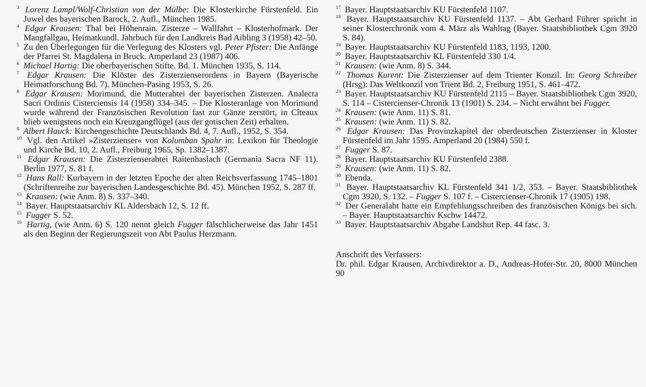<sup>3</sup> Lorenz Lampl/Wolf-Christian von der Mülbe: Die Klosterkirche Fürstenfeld. Ein Juwel des bayerischen Barock, 2. Aufl., München 1985.
<sup>4</sup> Edgar Krausen: Thal bei Höhenrain. Zisterze – Wallfahrt – Klosterhofmark. Der Mangfallgau, Heimatkundl. Jahrbuch für den Landkreis Bad Aibling 3 (1958) 42–50.
<sup>5</sup> Zu den Überlegungen für die Verlegung des Klosters vgl. Peter Pfister: Die Anfänge der Pfarrei St. Magdalena in Bruck. Amperland 23 (1987) 406.
<sup>6</sup> Michael Hartig: Die oberbayerischen Stifte. Bd. 1. München 1935, S. 114.
<sup>7</sup> Edgar Krausen: Die Klöster des Zisterzienserordens in Bayern (Bayerische Heimatforschung Bd. 7). München-Pasing 1953, S. 26.
<sup>8</sup> Edgar Krausen: Morimund, die Mutterabtei der bayerischen Zisterzen. Analecta Sacri Ordinis Cisterciensis 14 (1958) 334–345. – Die Klosteranlage von Morimund wurde während der Französischen Revolution fast zur Gänze zerstört, in Cîteaux blieb wenigstens noch ein Kreuzgangflügel (aus der gotischen Zeit) erhalten.
<sup>9</sup> Albert Hauck: Kirchengeschichte Deutschlands Bd. 4, 7. Aufl., 1952, S. 354.
<sup>10</sup> Vgl. den Artikel »Zisterzienser« von Kolumban Spahr in: Lexikon für Theologie und Kirche Bd. 10, 2. Aufl., Freiburg 1965, Sp. 1382–1387.
<sup>11</sup> Edgar Krausen: Die Zisterzienserabtei Raitenhaslach (Germania Sacra NF 11). Berlin 1977, S. 81 f.
<sup>12</sup> Hans Rall: Kurbayern in der letzten Epoche der alten Reichsverfassung 1745–1801 (Schriftenreihe zur bayerischen Landesgeschichte Bd. 45). München 1952, S. 287 ff.
<sup>13</sup> Krausen: (wie Anm. 8) S. 337–340.
<sup>14</sup> Bayer. Hauptstaatsarchiv KL Aldersbach 12, S. 12 ff.
<sup>15</sup> Fugger S. 52.
<sup>16</sup> Hartig, (wie Anm. 6) S. 120 nennt gleich Fugger fälschlicherweise das Jahr 1451 als den Beginn der Regierungszeit von Abt Paulus Herzmann.
<sup>17</sup> Bayer. Hauptstaatsarchiv KU Fürstenfeld 1107.
<sup>18</sup> Bayer. Hauptstaatsarchiv KU Fürstenfeld 1137. – Abt Gerhard Führer spricht in seiner Klosterchronik vom 4. März als Wahltag (Bayer. Staatsbibliothek Cgm 3920 S. 84).
<sup>19</sup> Bayer. Hauptstaatsarchiv KU Fürstenfeld 1183, 1193, 1200.
<sup>20</sup> Bayer. Hauptstaatsarchiv KL Fürstenfeld 330 1/4.
<sup>21</sup> Krausen: (wie Anm. 8) S. 344.
<sup>22</sup> Thomas Kurent: Die Zisterzienser auf dem Trienter Konzil. In: Georg Schreiber (Hrsg): Das Weltkonzil von Trient Bd. 2, Freiburg 1951, S. 461–472.
<sup>23</sup> Bayer. Hauptstaatsarchiv KU Fürstenfeld 2115 – Bayer. Staatsbibliothek Cgm 3920, S. 114 – Cistercienser-Chronik 13 (1901) S. 234. – Nicht erwähnt bei Fugger.
<sup>24</sup> Krausen: (wie Anm. 11) S. 81.
<sup>25</sup> Krausen: (wie Anm. 11) S. 82.
<sup>26</sup> Edgar Krausen: Das Provinzkapitel der oberdeutschen Zisterzienser in Kloster Fürstenfeld im Jahr 1595. Amperland 20 (1984) 550 f.
<sup>27</sup> Fugger S. 87.
<sup>28</sup> Bayer. Hauptstaatsarchiv KU Fürstenfeld 2388.
<sup>29</sup> Krausen: (wie Anm. 11) S. 82.
<sup>30</sup> Ebenda.
<sup>31</sup> Bayer. Hauptstaatsarchiv KL Fürstenfeld 341 1/2, 353. – Bayer. Staatsbibliothek Cgm 3920, S. 132. – Fugger S. 107 f. – Cistercienser-Chronik 17 (1905) 198.
<sup>32</sup> Der Generalabt hatte ein Empfehlungsschreiben des französischen Königs bei sich. – Bayer. Hauptstaatsarchiv Kschw 14472.
<sup>33</sup> Bayer. Hauptstaatsarchiv Abgabe Landshut Rep. 44 fasc. 3.
Anschrift des Verfassers:
Dr. phil. Edgar Krausen, Archivdirektor a. D., Andreas-Hofer-Str. 20, 8000 München 90